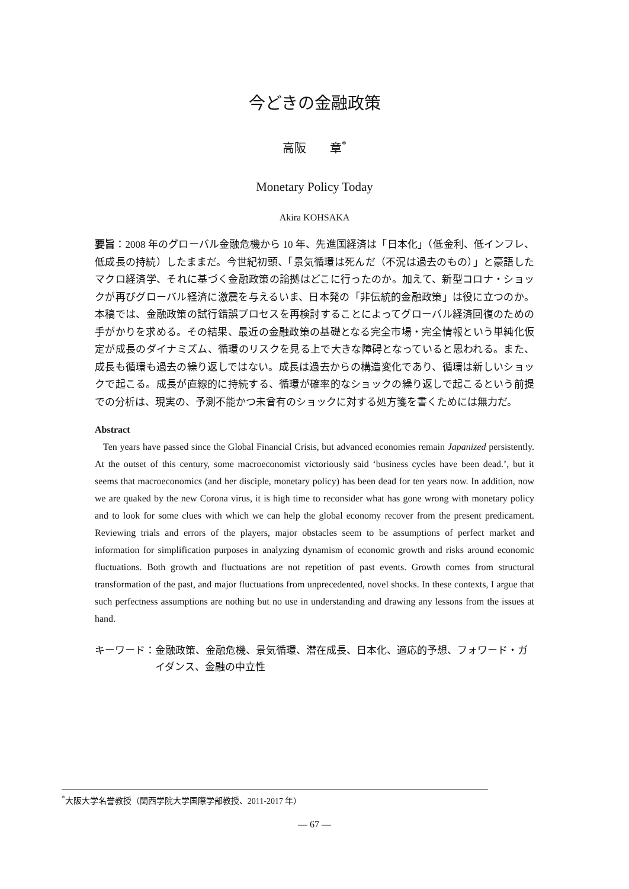今どきの金融政策
高阪　　章<sup>*</sup>
Monetary Policy Today
Akira KOHSAKA
要旨：2008 年のグローバル金融危機から 10 年、先進国経済は「日本化」（低金利、低インフレ、低成長の持続）したままだ。今世紀初頭、「景気循環は死んだ（不況は過去のもの）」と豪語したマクロ経済学、それに基づく金融政策の論拠はどこに行ったのか。加えて、新型コロナ・ショックが再びグローバル経済に激震を与えるいま、日本発の「非伝統的金融政策」は役に立つのか。本稿では、金融政策の試行錯誤プロセスを再検討することによってグローバル経済回復のための手がかりを求める。その結果、最近の金融政策の基礎となる完全市場・完全情報という単純化仮定が成長のダイナミズム、循環のリスクを見る上で大きな障碍となっていると思われる。また、成長も循環も過去の繰り返しではない。成長は過去からの構造変化であり、循環は新しいショックで起こる。成長が直線的に持続する、循環が確率的なショックの繰り返しで起こるという前提での分析は、現実の、予測不能かつ未曾有のショックに対する処方箋を書くためには無力だ。
Abstract
Ten years have passed since the Global Financial Crisis, but advanced economies remain Japanized persistently. At the outset of this century, some macroeconomist victoriously said ‘business cycles have been dead.’, but it seems that macroeconomics (and her disciple, monetary policy) has been dead for ten years now. In addition, now we are quaked by the new Corona virus, it is high time to reconsider what has gone wrong with monetary policy and to look for some clues with which we can help the global economy recover from the present predicament. Reviewing trials and errors of the players, major obstacles seem to be assumptions of perfect market and information for simplification purposes in analyzing dynamism of economic growth and risks around economic fluctuations. Both growth and fluctuations are not repetition of past events. Growth comes from structural transformation of the past, and major fluctuations from unprecedented, novel shocks. In these contexts, I argue that such perfectness assumptions are nothing but no use in understanding and drawing any lessons from the issues at hand.
キーワード： 金融政策、金融危機、景気循環、潜在成長、日本化、適応的予想、フォワード・ガイダンス、金融の中立性
<sup>*</sup> 大阪大学名誉教授（関西学院大学国際学部教授、2011-2017 年）
― 67 ―